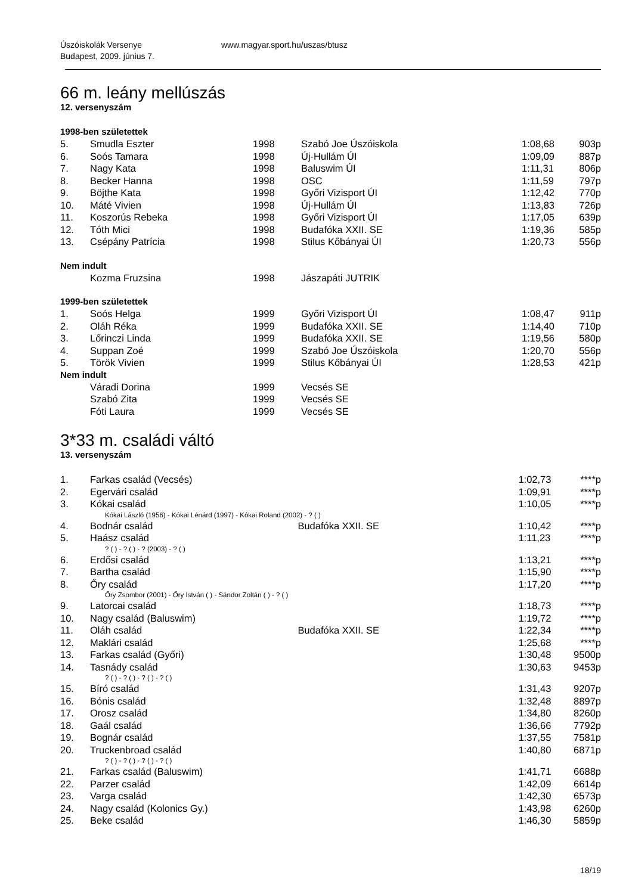Úszóiskolák Versenye
Budapest, 2009. június 7.
www.magyar.sport.hu/uszas/btusz
66 m. leány mellúszás
12. versenyszám
1998-ben születettek
| 5. | Smudla Eszter | 1998 | Szabó Joe Úszóiskola | 1:08,68 | 903p |
| 6. | Soós Tamara | 1998 | Új-Hullám ÚI | 1:09,09 | 887p |
| 7. | Nagy Kata | 1998 | Baluswim ÚI | 1:11,31 | 806p |
| 8. | Becker Hanna | 1998 | OSC | 1:11,59 | 797p |
| 9. | Böjthe Kata | 1998 | Győri Vizisport ÚI | 1:12,42 | 770p |
| 10. | Máté Vivien | 1998 | Új-Hullám ÚI | 1:13,83 | 726p |
| 11. | Koszorús Rebeka | 1998 | Győri Vizisport ÚI | 1:17,05 | 639p |
| 12. | Tóth Mici | 1998 | Budafóka XXII. SE | 1:19,36 | 585p |
| 13. | Csépány Patrícia | 1998 | Stilus Kőbányai ÚI | 1:20,73 | 556p |
Nem indult
| | Kozma Fruzsina | 1998 | Jászapáti JUTRIK | | |
1999-ben születettek
| 1. | Soós Helga | 1999 | Győri Vizisport ÚI | 1:08,47 | 911p |
| 2. | Oláh Réka | 1999 | Budafóka XXII. SE | 1:14,40 | 710p |
| 3. | Lőrinczi Linda | 1999 | Budafóka XXII. SE | 1:19,56 | 580p |
| 4. | Suppan Zoé | 1999 | Szabó Joe Úszóiskola | 1:20,70 | 556p |
| 5. | Török Vivien | 1999 | Stilus Kőbányai ÚI | 1:28,53 | 421p |
Nem indult
| | Váradi Dorina | 1999 | Vecsés SE | | |
| | Szabó Zita | 1999 | Vecsés SE | | |
| | Fóti Laura | 1999 | Vecsés SE | | |
3*33 m. családi váltó
13. versenyszám
| 1. | Farkas család (Vecsés) | | 1:02,73 | ****p |
| 2. | Egervári család | | 1:09,91 | ****p |
| 3. | Kókai család | | 1:10,05 | ****p |
| Kókai László (1956) - Kókai Lénárd (1997) - Kókai Roland (2002) - ? ( ) | | | | |
| 4. | Bodnár család | Budafóka XXII. SE | 1:10,42 | ****p |
| 5. | Haász család | | 1:11,23 | ****p |
| ? ( ) - ? ( ) - ? (2003) - ? ( ) | | | | |
| 6. | Erdősi család | | 1:13,21 | ****p |
| 7. | Bartha család | | 1:15,90 | ****p |
| 8. | Őry család | | 1:17,20 | ****p |
| Őry Zsombor (2001) - Őry István ( ) - Sándor Zoltán ( ) - ? ( ) | | | | |
| 9. | Latorcai család | | 1:18,73 | ****p |
| 10. | Nagy család (Baluswim) | | 1:19,72 | ****p |
| 11. | Oláh család | Budafóka XXII. SE | 1:22,34 | ****p |
| 12. | Maklári család | | 1:25,68 | ****p |
| 13. | Farkas család (Győri) | | 1:30,48 | 9500p |
| 14. | Tasnády család | | 1:30,63 | 9453p |
| ? ( ) - ? ( ) - ? ( ) - ? ( ) | | | | |
| 15. | Bíró család | | 1:31,43 | 9207p |
| 16. | Bónis család | | 1:32,48 | 8897p |
| 17. | Orosz család | | 1:34,80 | 8260p |
| 18. | Gaál család | | 1:36,66 | 7792p |
| 19. | Bognár család | | 1:37,55 | 7581p |
| 20. | Truckenbroad család | | 1:40,80 | 6871p |
| ? ( ) - ? ( ) - ? ( ) - ? ( ) | | | | |
| 21. | Farkas család (Baluswim) | | 1:41,71 | 6688p |
| 22. | Parzer család | | 1:42,09 | 6614p |
| 23. | Varga család | | 1:42,30 | 6573p |
| 24. | Nagy család (Kolonics Gy.) | | 1:43,98 | 6260p |
| 25. | Beke család | | 1:46,30 | 5859p |
18/19